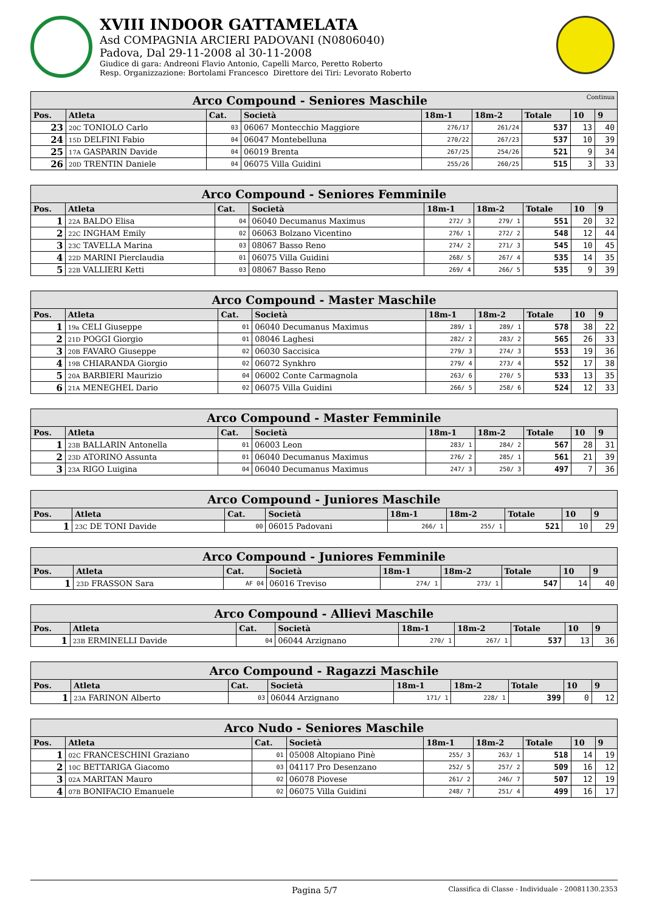XVIII INDOOR GATTAMELATA
Asd COMPAGNIA ARCIERI PADOVANI (N0806040)
Padova, Dal 29-11-2008 al 30-11-2008
Giudice di gara: Andreoni Flavio Antonio, Capelli Marco, Peretto Roberto
Resp. Organizzazione: Bortolami Francesco Direttore dei Tiri: Levorato Roberto
| Arco Compound - Seniores Maschile Continua | | | | | | | | |
| Pos. | Atleta | Cat. | Società | 18m-1 | 18m-2 | Totale | 10 | 9 |
| 23 | 20C TONIOLO Carlo | 03 | 06067 Montecchio Maggiore | 276/17 | 261/24 | 537 | 13 | 40 |
| 24 | 15D DELFINI Fabio | 04 | 06047 Montebelluna | 270/22 | 267/23 | 537 | 10 | 39 |
| 25 | 17A GASPARIN Davide | 04 | 06019 Brenta | 267/25 | 254/26 | 521 | 9 | 34 |
| 26 | 20D TRENTIN Daniele | 04 | 06075 Villa Guidini | 255/26 | 260/25 | 515 | 3 | 33 |
| Arco Compound - Seniores Femminile | | | | | | | | |
| Pos. | Atleta | Cat. | Società | 18m-1 | 18m-2 | Totale | 10 | 9 |
| 1 | 22A BALDO Elisa | 04 | 06040 Decumanus Maximus | 272/ 3 | 279/ 1 | 551 | 20 | 32 |
| 2 | 22C INGHAM Emily | 02 | 06063 Bolzano Vicentino | 276/ 1 | 272/ 2 | 548 | 12 | 44 |
| 3 | 23C TAVELLA Marina | 03 | 08067 Basso Reno | 274/ 2 | 271/ 3 | 545 | 10 | 45 |
| 4 | 22D MARINI Pierclaudia | 01 | 06075 Villa Guidini | 268/ 5 | 267/ 4 | 535 | 14 | 35 |
| 5 | 22B VALLIERI Ketti | 03 | 08067 Basso Reno | 269/ 4 | 266/ 5 | 535 | 9 | 39 |
| Arco Compound - Master Maschile | | | | | | | | |
| Pos. | Atleta | Cat. | Società | 18m-1 | 18m-2 | Totale | 10 | 9 |
| 1 | 19a CELI Giuseppe | 01 | 06040 Decumanus Maximus | 289/ 1 | 289/ 1 | 578 | 38 | 22 |
| 2 | 21D POGGI Giorgio | 01 | 08046 Laghesi | 282/ 2 | 283/ 2 | 565 | 26 | 33 |
| 3 | 20B FAVARO Giuseppe | 02 | 06030 Saccisica | 279/ 3 | 274/ 3 | 553 | 19 | 36 |
| 4 | 19B CHIARANDA Giorgio | 02 | 06072 Synkhro | 279/ 4 | 273/ 4 | 552 | 17 | 38 |
| 5 | 20A BARBIERI Maurizio | 04 | 06002 Conte Carmagnola | 263/ 6 | 270/ 5 | 533 | 13 | 35 |
| 6 | 21A MENEGHEL Dario | 02 | 06075 Villa Guidini | 266/ 5 | 258/ 6 | 524 | 12 | 33 |
| Arco Compound - Master Femminile | | | | | | | | |
| Pos. | Atleta | Cat. | Società | 18m-1 | 18m-2 | Totale | 10 | 9 |
| 1 | 23B BALLARIN Antonella | 01 | 06003 Leon | 283/ 1 | 284/ 2 | 567 | 28 | 31 |
| 2 | 23D ATORINO Assunta | 01 | 06040 Decumanus Maximus | 276/ 2 | 285/ 1 | 561 | 21 | 39 |
| 3 | 23A RIGO Luigina | 04 | 06040 Decumanus Maximus | 247/ 3 | 250/ 3 | 497 | 7 | 36 |
| Arco Compound - Juniores Maschile | | | | | | | | |
| Pos. | Atleta | Cat. | Società | 18m-1 | 18m-2 | Totale | 10 | 9 |
| 1 | 23C DE TONI Davide | 00 | 06015 Padovani | 266/ 1 | 255/ 1 | 521 | 10 | 29 |
| Arco Compound - Juniores Femminile | | | | | | | | |
| Pos. | Atleta | Cat. | Società | 18m-1 | 18m-2 | Totale | 10 | 9 |
| 1 | 23D FRASSON Sara | AF 04 | 06016 Treviso | 274/ 1 | 273/ 1 | 547 | 14 | 40 |
| Arco Compound - Allievi Maschile | | | | | | | | |
| Pos. | Atleta | Cat. | Società | 18m-1 | 18m-2 | Totale | 10 | 9 |
| 1 | 23B ERMINELLI Davide | 04 | 06044 Arzignano | 270/ 1 | 267/ 1 | 537 | 13 | 36 |
| Arco Compound - Ragazzi Maschile | | | | | | | | |
| Pos. | Atleta | Cat. | Società | 18m-1 | 18m-2 | Totale | 10 | 9 |
| 1 | 23A FARINON Alberto | 03 | 06044 Arzignano | 171/ 1 | 228/ 1 | 399 | 0 | 12 |
| Arco Nudo - Seniores Maschile | | | | | | | | |
| Pos. | Atleta | Cat. | Società | 18m-1 | 18m-2 | Totale | 10 | 9 |
| 1 | 02C FRANCESCHINI Graziano | 01 | 05008 Altopiano Pinè | 255/ 3 | 263/ 1 | 518 | 14 | 19 |
| 2 | 10C BETTARIGA Giacomo | 03 | 04117 Pro Desenzano | 252/ 5 | 257/ 2 | 509 | 16 | 12 |
| 3 | 02A MARITAN Mauro | 02 | 06078 Piovese | 261/ 2 | 246/ 7 | 507 | 12 | 19 |
| 4 | 07B BONIFACIO Emanuele | 02 | 06075 Villa Guidini | 248/ 7 | 251/ 4 | 499 | 16 | 17 |
Pagina 5/7 Classifica di Classe - Individuale - 20081130.2353